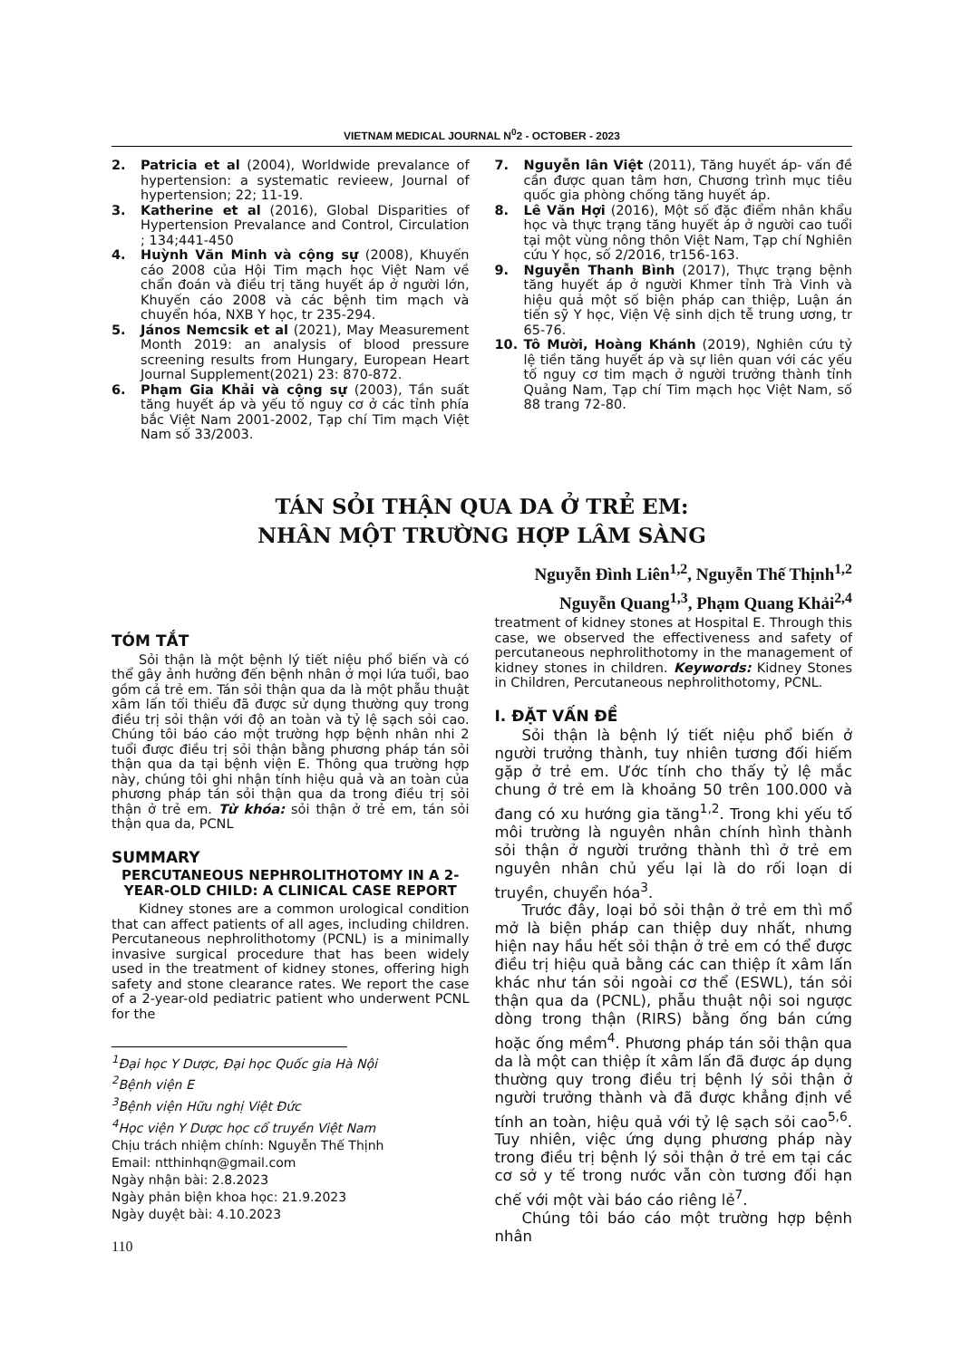VIETNAM MEDICAL JOURNAL N<sup>0</sup>2 - OCTOBER - 2023
2. Patricia et al (2004), Worldwide prevalance of hypertension: a systematic revieew, Journal of hypertension; 22; 11-19.
3. Katherine et al (2016), Global Disparities of Hypertension Prevalance and Control, Circulation ; 134;441-450
4. Huỳnh Văn Minh và cộng sự (2008), Khuyến cáo 2008 của Hội Tim mạch học Việt Nam về chẩn đoán và điều trị tăng huyết áp ở người lớn, Khuyến cáo 2008 và các bệnh tim mạch và chuyển hóa, NXB Y học, tr 235-294.
5. János Nemcsik et al (2021), May Measurement Month 2019: an analysis of blood pressure screening results from Hungary, European Heart Journal Supplement(2021) 23: 870-872.
6. Phạm Gia Khải và cộng sự (2003), Tần suất tăng huyết áp và yếu tố nguy cơ ở các tỉnh phía bắc Việt Nam 2001-2002, Tạp chí Tim mạch Việt Nam số 33/2003.
7. Nguyễn lân Việt (2011), Tăng huyết áp- vấn đề cần được quan tâm hơn, Chương trình mục tiêu quốc gia phòng chống tăng huyết áp.
8. Lê Văn Hợi (2016), Một số đặc điểm nhân khẩu học và thực trạng tăng huyết áp ở người cao tuổi tại một vùng nông thôn Việt Nam, Tạp chí Nghiên cứu Y học, số 2/2016, tr156-163.
9. Nguyễn Thanh Bình (2017), Thực trạng bệnh tăng huyết áp ở người Khmer tỉnh Trà Vinh và hiệu quả một số biện pháp can thiệp, Luận án tiến sỹ Y học, Viện Vệ sinh dịch tễ trung ương, tr 65-76.
10. Tô Mười, Hoàng Khánh (2019), Nghiên cứu tỷ lệ tiền tăng huyết áp và sự liên quan với các yếu tố nguy cơ tim mạch ở người trưởng thành tỉnh Quảng Nam, Tạp chí Tim mạch học Việt Nam, số 88 trang 72-80.
TÁN SỎI THẬN QUA DA Ở TRẺ EM:
NHÂN MỘT TRƯỜNG HỢP LÂM SÀNG
Nguyễn Đình Liên<sup>1,2</sup>, Nguyễn Thế Thịnh<sup>1,2</sup>
Nguyễn Quang<sup>1,3</sup>, Phạm Quang Khải<sup>2,4</sup>
TÓM TẮT
Sỏi thận là một bệnh lý tiết niệu phổ biến và có thể gây ảnh hưởng đến bệnh nhân ở mọi lứa tuổi, bao gồm cả trẻ em. Tán sỏi thận qua da là một phẫu thuật xâm lấn tối thiểu đã được sử dụng thường quy trong điều trị sỏi thận với độ an toàn và tỷ lệ sạch sỏi cao. Chúng tôi báo cáo một trường hợp bệnh nhân nhi 2 tuổi được điều trị sỏi thận bằng phương pháp tán sỏi thận qua da tại bệnh viện E. Thông qua trường hợp này, chúng tôi ghi nhận tính hiệu quả và an toàn của phương pháp tán sỏi thận qua da trong điều trị sỏi thận ở trẻ em. Từ khóa: sỏi thận ở trẻ em, tán sỏi thận qua da, PCNL
SUMMARY
PERCUTANEOUS NEPHROLITHOTOMY IN A 2-YEAR-OLD CHILD: A CLINICAL CASE REPORT
Kidney stones are a common urological condition that can affect patients of all ages, including children. Percutaneous nephrolithotomy (PCNL) is a minimally invasive surgical procedure that has been widely used in the treatment of kidney stones, offering high safety and stone clearance rates. We report the case of a 2-year-old pediatric patient who underwent PCNL for the
<sup>1</sup> Đại học Y Dược, Đại học Quốc gia Hà Nội
<sup>2</sup> Bệnh viện E
<sup>3</sup> Bệnh viện Hữu nghị Việt Đức
<sup>4</sup>Học viện Y Dược học cổ truyền Việt Nam
Chịu trách nhiệm chính: Nguyễn Thế Thịnh
Email: ntthinhqn@gmail.com
Ngày nhận bài: 2.8.2023
Ngày phản biện khoa học: 21.9.2023
Ngày duyệt bài: 4.10.2023
110
treatment of kidney stones at Hospital E. Through this case, we observed the effectiveness and safety of percutaneous nephrolithotomy in the management of kidney stones in children. Keywords: Kidney Stones in Children, Percutaneous nephrolithotomy, PCNL.
I. ĐẶT VẤN ĐỀ
Sỏi thận là bệnh lý tiết niệu phổ biến ở người trưởng thành, tuy nhiên tương đối hiếm gặp ở trẻ em. Ước tính cho thấy tỷ lệ mắc chung ở trẻ em là khoảng 50 trên 100.000 và đang có xu hướng gia tăng<sup>1,2</sup>. Trong khi yếu tố môi trường là nguyên nhân chính hình thành sỏi thận ở người trưởng thành thì ở trẻ em nguyên nhân chủ yếu lại là do rối loạn di truyền, chuyển hóa<sup>3</sup>.
Trước đây, loại bỏ sỏi thận ở trẻ em thì mổ mở là biện pháp can thiệp duy nhất, nhưng hiện nay hầu hết sỏi thận ở trẻ em có thể được điều trị hiệu quả bằng các can thiệp ít xâm lấn khác như tán sỏi ngoài cơ thể (ESWL), tán sỏi thận qua da (PCNL), phẫu thuật nội soi ngược dòng trong thận (RIRS) bằng ống bán cứng hoặc ống mềm<sup>4</sup>. Phương pháp tán sỏi thận qua da là một can thiệp ít xâm lấn đã được áp dụng thường quy trong điều trị bệnh lý sỏi thận ở người trưởng thành và đã được khẳng định về tính an toàn, hiệu quả với tỷ lệ sạch sỏi cao<sup>5,6</sup>. Tuy nhiên, việc ứng dụng phương pháp này trong điều trị bệnh lý sỏi thận ở trẻ em tại các cơ sở y tế trong nước vẫn còn tương đối hạn chế với một vài báo cáo riêng lẻ<sup>7</sup>.
Chúng tôi báo cáo một trường hợp bệnh nhân